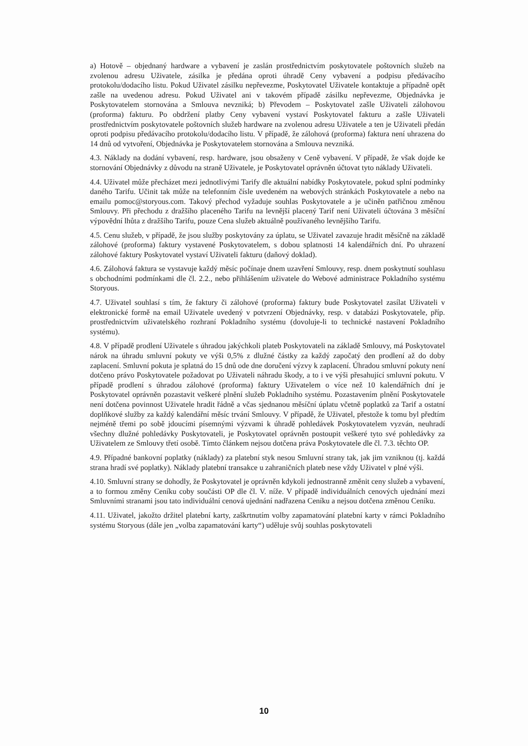a) Hotově – objednaný hardware a vybavení je zaslán prostřednictvím poskytovatele poštovních služeb na zvolenou adresu Uživatele, zásilka je předána oproti úhradě Ceny vybavení a podpisu předávacího protokolu/dodacího listu. Pokud Uživatel zásilku nepřevezme, Poskytovatel Uživatele kontaktuje a případně opět zašle na uvedenou adresu. Pokud Uživatel ani v takovém případě zásilku nepřevezme, Objednávka je Poskytovatelem stornována a Smlouva nevzniká; b) Převodem – Poskytovatel zašle Uživateli zálohovou (proforma) fakturu. Po obdržení platby Ceny vybavení vystaví Poskytovatel fakturu a zašle Uživateli prostřednictvím poskytovatele poštovních služeb hardware na zvolenou adresu Uživatele a ten je Uživateli předán oproti podpisu předávacího protokolu/dodacího listu. V případě, že zálohová (proforma) faktura není uhrazena do 14 dnů od vytvoření, Objednávka je Poskytovatelem stornována a Smlouva nevzniká.
4.3. Náklady na dodání vybavení, resp. hardware, jsou obsaženy v Ceně vybavení. V případě, že však dojde ke stornování Objednávky z důvodu na straně Uživatele, je Poskytovatel oprávněn účtovat tyto náklady Uživateli.
4.4. Uživatel může přecházet mezi jednotlivými Tarify dle aktuální nabídky Poskytovatele, pokud splní podmínky daného Tarifu. Učinit tak může na telefonním čísle uvedeném na webových stránkách Poskytovatele a nebo na emailu pomoc@storyous.com. Takový přechod vyžaduje souhlas Poskytovatele a je učiněn patřičnou změnou Smlouvy. Při přechodu z dražšího placeného Tarifu na levnější placený Tarif není Uživateli účtována 3 měsíční výpovědní lhůta z dražšího Tarifu, pouze Cena služeb aktuálně používaného levnějšího Tarifu.
4.5. Cenu služeb, v případě, že jsou služby poskytovány za úplatu, se Uživatel zavazuje hradit měsíčně na základě zálohové (proforma) faktury vystavené Poskytovatelem, s dobou splatnosti 14 kalendářních dní. Po uhrazení zálohové faktury Poskytovatel vystaví Uživateli fakturu (daňový doklad).
4.6. Zálohová faktura se vystavuje každý měsíc počínaje dnem uzavření Smlouvy, resp. dnem poskytnutí souhlasu s obchodními podmínkami dle čl. 2.2., nebo přihlášením uživatele do Webové administrace Pokladního systému Storyous.
4.7. Uživatel souhlasí s tím, že faktury či zálohové (proforma) faktury bude Poskytovatel zasílat Uživateli v elektronické formě na email Uživatele uvedený v potvrzení Objednávky, resp. v databázi Poskytovatele, příp. prostřednictvím uživatelského rozhraní Pokladního systému (dovoluje-li to technické nastavení Pokladního systému).
4.8. V případě prodlení Uživatele s úhradou jakýchkoli plateb Poskytovateli na základě Smlouvy, má Poskytovatel nárok na úhradu smluvní pokuty ve výši 0,5% z dlužné částky za každý započatý den prodlení až do doby zaplacení. Smluvní pokuta je splatná do 15 dnů ode dne doručení výzvy k zaplacení. Úhradou smluvní pokuty není dotčeno právo Poskytovatele požadovat po Uživateli náhradu škody, a to i ve výši přesahující smluvní pokutu. V případě prodlení s úhradou zálohové (proforma) faktury Uživatelem o více než 10 kalendářních dní je Poskytovatel oprávněn pozastavit veškeré plnění služeb Pokladního systému. Pozastavením plnění Poskytovatele není dotčena povinnost Uživatele hradit řádně a včas sjednanou měsíční úplatu včetně poplatků za Tarif a ostatní doplňkové služby za každý kalendářní měsíc trvání Smlouvy. V případě, že Uživatel, přestože k tomu byl předtím nejméně třemi po sobě jdoucími písemnými výzvami k úhradě pohledávek Poskytovatelem vyzván, neuhradí všechny dlužné pohledávky Poskytovateli, je Poskytovatel oprávněn postoupit veškeré tyto své pohledávky za Uživatelem ze Smlouvy třetí osobě. Tímto článkem nejsou dotčena práva Poskytovatele dle čl. 7.3. těchto OP.
4.9. Případné bankovní poplatky (náklady) za platební styk nesou Smluvní strany tak, jak jim vzniknou (tj. každá strana hradí své poplatky). Náklady platební transakce u zahraničních plateb nese vždy Uživatel v plné výši.
4.10. Smluvní strany se dohodly, že Poskytovatel je oprávněn kdykoli jednostranně změnit ceny služeb a vybavení, a to formou změny Ceníku coby součásti OP dle čl. V. níže. V případě individuálních cenových ujednání mezi Smluvními stranami jsou tato individuální cenová ujednání nadřazena Ceníku a nejsou dotčena změnou Ceníku.
4.11. Uživatel, jakožto držitel platební karty, zaškrtnutím volby zapamatování platební karty v rámci Pokladního systému Storyous (dále jen „volba zapamatování karty“) uděluje svůj souhlas poskytovateli
10